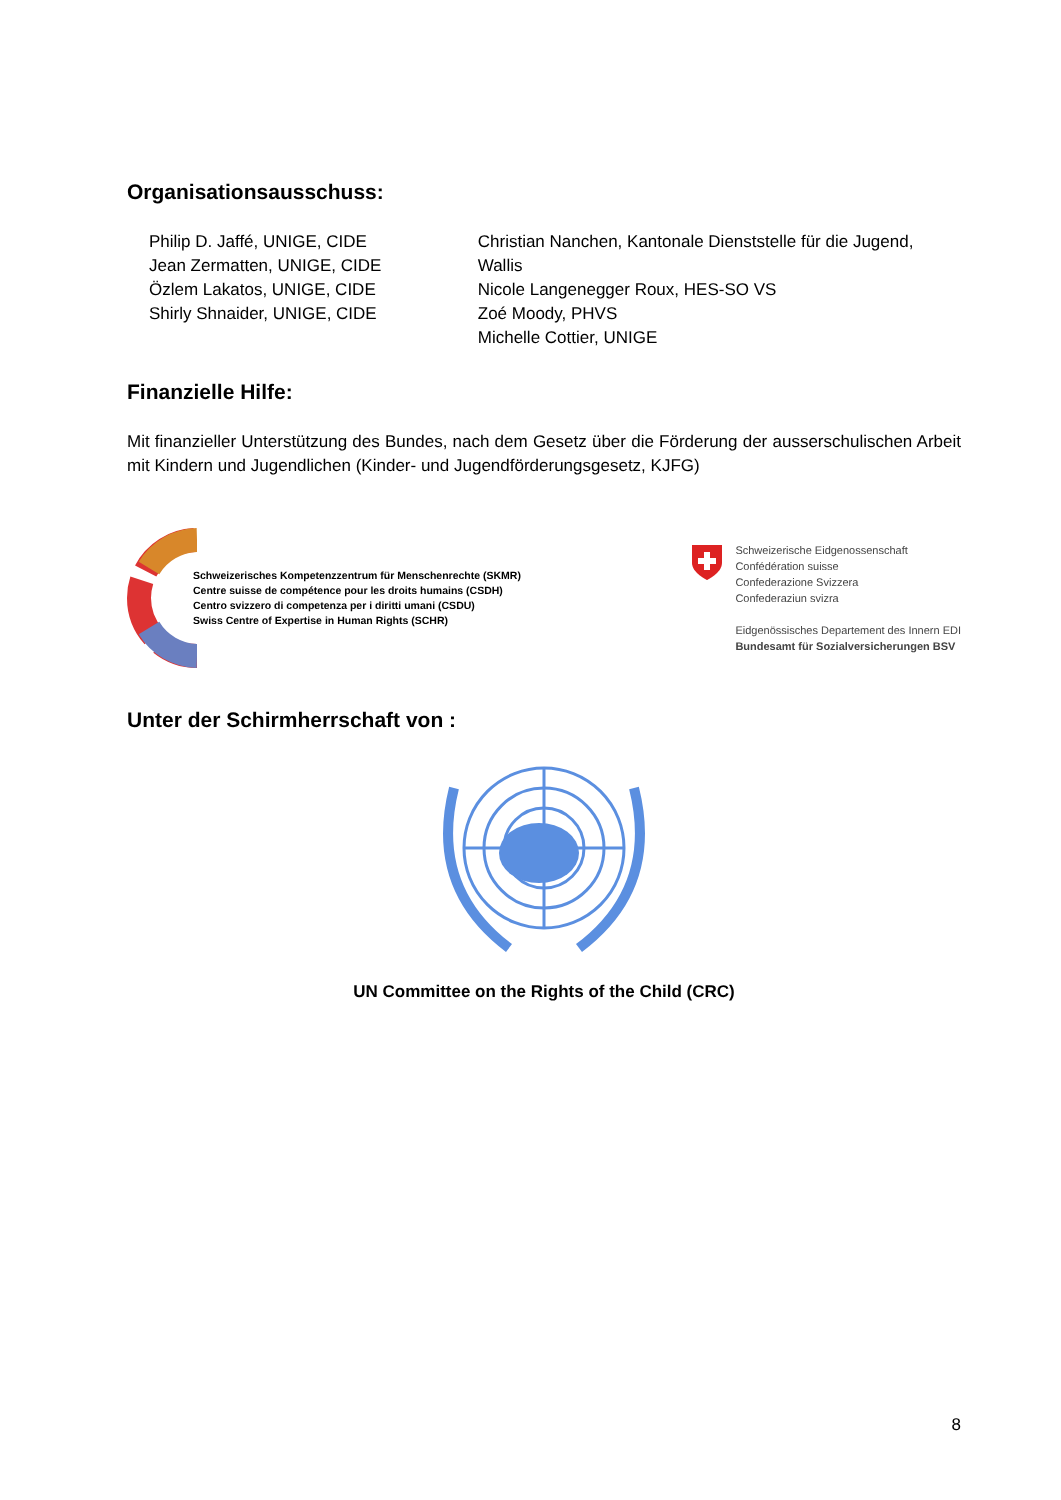Organisationsausschuss:
Philip D. Jaffé, UNIGE, CIDE
Jean Zermatten, UNIGE, CIDE
Özlem Lakatos, UNIGE, CIDE
Shirly Shnaider, UNIGE, CIDE
Christian Nanchen, Kantonale Dienststelle für die Jugend, Wallis
Nicole Langenegger Roux, HES-SO VS
Zoé Moody, PHVS
Michelle Cottier, UNIGE
Finanzielle Hilfe:
Mit finanzieller Unterstützung des Bundes, nach dem Gesetz über die Förderung der ausserschulischen Arbeit mit Kindern und Jugendlichen (Kinder- und Jugendförderungsgesetz, KJFG)
Schweizerisches Kompetenzzentrum für Menschenrechte (SKMR)
Centre suisse de compétence pour les droits humains (CSDH)
Centro svizzero di competenza per i diritti umani (CSDU)
Swiss Centre of Expertise in Human Rights (SCHR)
Schweizerische Eidgenossenschaft
Confédération suisse
Confederazione Svizzera
Confederaziun svizra
Eidgenössisches Departement des Innern EDI
Bundesamt für Sozialversicherungen BSV
Unter der Schirmherrschaft von :
UN Committee on the Rights of the Child (CRC)
8